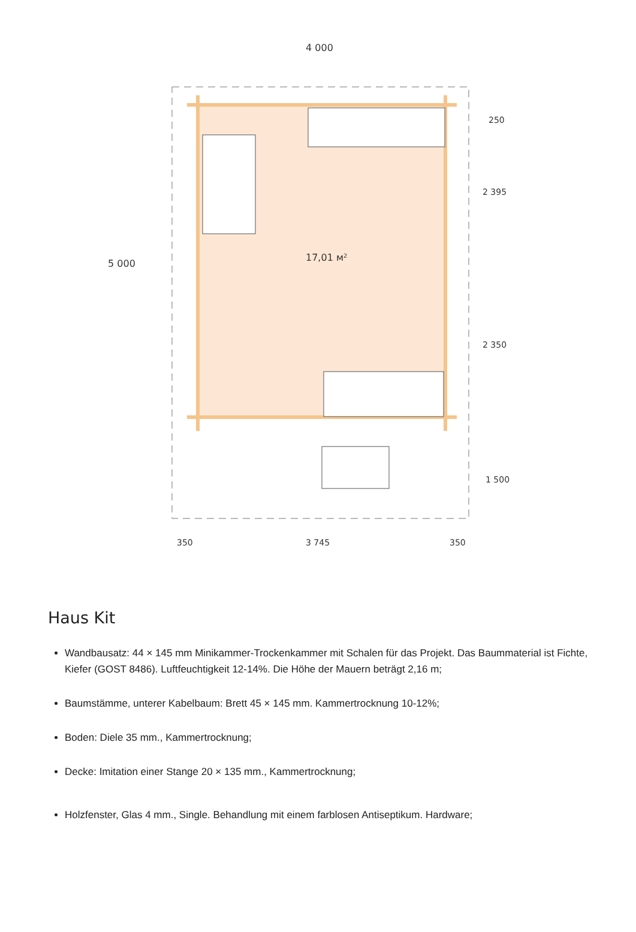17,01 м²
4 000
3 745
350
350
5 000
250
2 395
2 350
1 500
Haus Kit
Wandbausatz: 44 × 145 mm Minikammer-Trockenkammer mit Schalen für das Projekt. Das Baummaterial ist Fichte, Kiefer (GOST 8486). Luftfeuchtigkeit 12-14%. Die Höhe der Mauern beträgt 2,16 m;
Baumstämme, unterer Kabelbaum: Brett 45 × 145 mm. Kammertrocknung 10-12%;
Boden: Diele 35 mm., Kammertrocknung;
Decke: Imitation einer Stange 20 × 135 mm., Kammertrocknung;
Holzfenster, Glas 4 mm., Single. Behandlung mit einem farblosen Antiseptikum. Hardware;